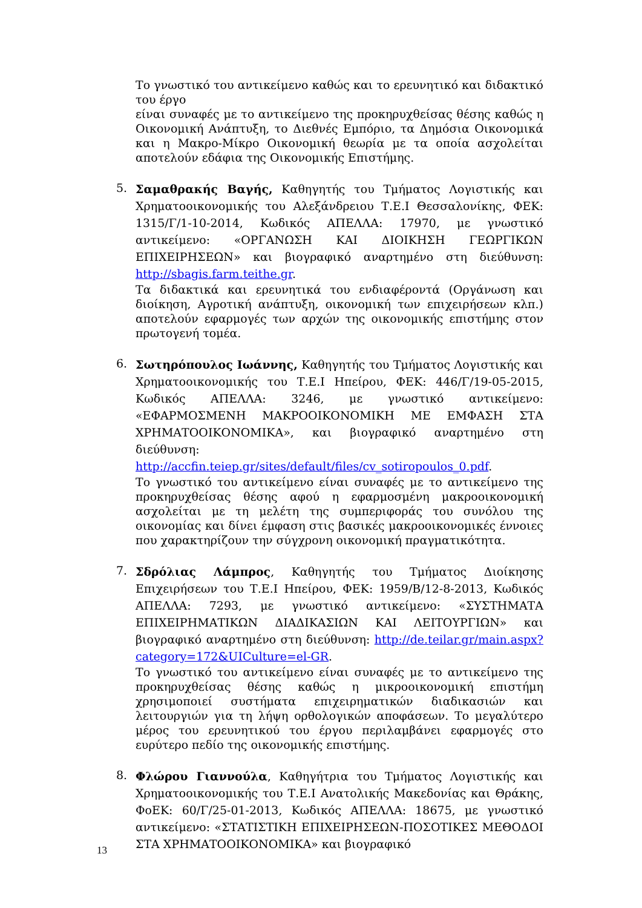Το γνωστικό του αντικείμενο καθώς και το ερευνητικό και διδακτικό του έργο
είναι συναφές με το αντικείμενο της προκηρυχθείσας θέσης καθώς η Οικονομική Ανάπτυξη, το Διεθνές Εμπόριο, τα Δημόσια Οικονομικά και η Μακρο-Μίκρο Οικονομική θεωρία με τα οποία ασχολείται αποτελούν εδάφια της Οικονομικής Επιστήμης.
5.
Σαμαθρακής Βαγής, Καθηγητής του Τμήματος Λογιστικής και Χρηματοοικονομικής του Αλεξάνδρειου Τ.Ε.Ι Θεσσαλονίκης, ΦΕΚ: 1315/Γ/1-10-2014, Κωδικός ΑΠΕΛΛΑ: 17970, με γνωστικό αντικείμενο: «ΟΡΓΑΝΩΣΗ ΚΑΙ ΔΙΟΙΚΗΣΗ ΓΕΩΡΓΙΚΩΝ ΕΠΙΧΕΙΡΗΣΕΩΝ» και βιογραφικό αναρτημένο στη διεύθυνση: http://sbagis.farm.teithe.gr.
Τα διδακτικά και ερευνητικά του ενδιαφέροντά (Οργάνωση και διοίκηση, Αγροτική ανάπτυξη, οικονομική των επιχειρήσεων κλπ.) αποτελούν εφαρμογές των αρχών της οικονομικής επιστήμης στον πρωτογενή τομέα.
6.
Σωτηρόπουλος Ιωάννης, Καθηγητής του Τμήματος Λογιστικής και Χρηματοοικονομικής του Τ.Ε.Ι Ηπείρου, ΦΕΚ: 446/Γ/19-05-2015, Κωδικός ΑΠΕΛΛΑ: 3246, με γνωστικό αντικείμενο: «ΕΦΑΡΜΟΣΜΕΝΗ ΜΑΚΡΟΟΙΚΟΝΟΜΙΚΗ ΜΕ ΕΜΦΑΣΗ ΣΤΑ ΧΡΗΜΑΤΟΟΙΚΟΝΟΜΙΚΑ», και βιογραφικό αναρτημένο στη διεύθυνση: http://accfin.teiep.gr/sites/default/files/cv_sotiropoulos_0.pdf.
Το γνωστικό του αντικείμενο είναι συναφές με το αντικείμενο της προκηρυχθείσας θέσης αφού η εφαρμοσμένη μακροοικονομική ασχολείται με τη μελέτη της συμπεριφοράς του συνόλου της οικονομίας και δίνει έμφαση στις βασικές μακροοικονομικές έννοιες που χαρακτηρίζουν την σύγχρονη οικονομική πραγματικότητα.
7.
Σδρόλιας Λάμπρος, Καθηγητής του Τμήματος Διοίκησης Επιχειρήσεων του Τ.Ε.Ι Ηπείρου, ΦΕΚ: 1959/Β/12-8-2013, Κωδικός ΑΠΕΛΛΑ: 7293, με γνωστικό αντικείμενο: «ΣΥΣΤΗΜΑΤΑ ΕΠΙΧΕΙΡΗΜΑΤΙΚΩΝ ΔΙΑΔΙΚΑΣΙΩΝ ΚΑΙ ΛΕΙΤΟΥΡΓΙΩΝ» και βιογραφικό αναρτημένο στη διεύθυνση: http://de.teilar.gr/main.aspx?category=172&UICulture=el-GR.
Το γνωστικό του αντικείμενο είναι συναφές με το αντικείμενο της προκηρυχθείσας θέσης καθώς η μικροοικονομική επιστήμη χρησιμοποιεί συστήματα επιχειρηματικών διαδικασιών και λειτουργιών για τη λήψη ορθολογικών αποφάσεων. Το μεγαλύτερο μέρος του ερευνητικού του έργου περιλαμβάνει εφαρμογές στο ευρύτερο πεδίο της οικονομικής επιστήμης.
8.
Φλώρου Γιαννούλα, Καθηγήτρια του Τμήματος Λογιστικής και Χρηματοοικονομικής του Τ.Ε.Ι Ανατολικής Μακεδονίας και Θράκης, ΦοΕΚ: 60/Γ/25-01-2013, Κωδικός ΑΠΕΛΛΑ: 18675, με γνωστικό αντικείμενο: «ΣΤΑΤΙΣΤΙΚΗ ΕΠΙΧΕΙΡΗΣΕΩΝ-ΠΟΣΟΤΙΚΕΣ ΜΕΘΟΔΟΙ ΣΤΑ ΧΡΗΜΑΤΟΟΙΚΟΝΟΜΙΚΑ» και βιογραφικό
13